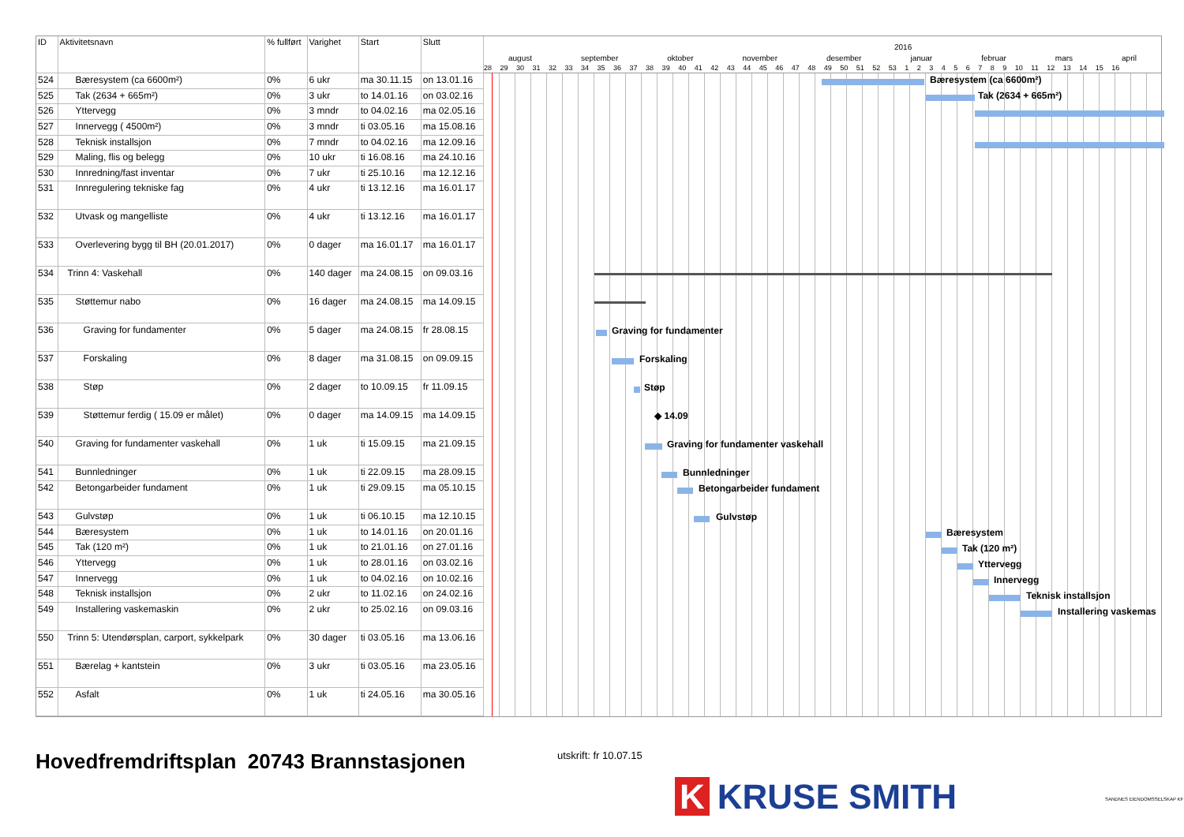| ID | Aktivitetsnavn | % fullført | Varighet | Start | Slutt |
| --- | --- | --- | --- | --- | --- |
| 524 | Bæresystem (ca 6600m²) | 0% | 6 ukr | ma 30.11.15 | on 13.01.16 |
| 525 | Tak (2634 + 665m²) | 0% | 3 ukr | to 14.01.16 | on 03.02.16 |
| 526 | Yttervegg | 0% | 3 mndr | to 04.02.16 | ma 02.05.16 |
| 527 | Innervegg ( 4500m²) | 0% | 3 mndr | ti 03.05.16 | ma 15.08.16 |
| 528 | Teknisk installsjon | 0% | 7 mndr | to 04.02.16 | ma 12.09.16 |
| 529 | Maling, flis og belegg | 0% | 10 ukr | ti 16.08.16 | ma 24.10.16 |
| 530 | Innredning/fast inventar | 0% | 7 ukr | ti 25.10.16 | ma 12.12.16 |
| 531 | Innregulering tekniske fag | 0% | 4 ukr | ti 13.12.16 | ma 16.01.17 |
| 532 | Utvask og mangelliste | 0% | 4 ukr | ti 13.12.16 | ma 16.01.17 |
| 533 | Overlevering bygg til BH (20.01.2017) | 0% | 0 dager | ma 16.01.17 | ma 16.01.17 |
| 534 | Trinn 4: Vaskehall | 0% | 140 dager | ma 24.08.15 | on 09.03.16 |
| 535 | Støttemur nabo | 0% | 16 dager | ma 24.08.15 | ma 14.09.15 |
| 536 | Graving for fundamenter | 0% | 5 dager | ma 24.08.15 | fr 28.08.15 |
| 537 | Forskaling | 0% | 8 dager | ma 31.08.15 | on 09.09.15 |
| 538 | Støp | 0% | 2 dager | to 10.09.15 | fr 11.09.15 |
| 539 | Støttemur ferdig ( 15.09 er målet) | 0% | 0 dager | ma 14.09.15 | ma 14.09.15 |
| 540 | Graving for fundamenter vaskehall | 0% | 1 uk | ti 15.09.15 | ma 21.09.15 |
| 541 | Bunnledninger | 0% | 1 uk | ti 22.09.15 | ma 28.09.15 |
| 542 | Betongarbeider fundament | 0% | 1 uk | ti 29.09.15 | ma 05.10.15 |
| 543 | Gulvstøp | 0% | 1 uk | ti 06.10.15 | ma 12.10.15 |
| 544 | Bæresystem | 0% | 1 uk | to 14.01.16 | on 20.01.16 |
| 545 | Tak (120 m²) | 0% | 1 uk | to 21.01.16 | on 27.01.16 |
| 546 | Yttervegg | 0% | 1 uk | to 28.01.16 | on 03.02.16 |
| 547 | Innervegg | 0% | 1 uk | to 04.02.16 | on 10.02.16 |
| 548 | Teknisk installsjon | 0% | 2 ukr | to 11.02.16 | on 24.02.16 |
| 549 | Installering vaskemaskin | 0% | 2 ukr | to 25.02.16 | on 09.03.16 |
| 550 | Trinn 5: Utendørsplan, carport, sykkelpark | 0% | 30 dager | ti 03.05.16 | ma 13.06.16 |
| 551 | Bærelag + kantstein | 0% | 3 ukr | ti 03.05.16 | ma 23.05.16 |
| 552 | Asfalt | 0% | 1 uk | ti 24.05.16 | ma 30.05.16 |
2016
august september oktober november desember januar februar mars april
28 29 30 31 32 33 34 35 36 37 38 39 40 41 42 43 44 45 46 47 48 49 50 51 52 53 1 2 3 4 5 6 7 8 9 10 11 12 13 14 15 16
Bæresystem (ca 6600m²)
Tak (2634 + 665m²)
Graving for fundamenter
Forskaling
Støp
◆ 14.09
Graving for fundamenter vaskehall
Bunnledninger
Betongarbeider fundament
Gulvstøp
Bæresystem
Tak (120 m²)
Yttervegg
Innervegg
Teknisk installsjon
Installering vaskemas
Hovedfremdriftsplan 20743 Brannstasjonen
utskrift: fr 10.07.15
K KRUSE SMITH SANDNES EIENDOMSSELSKAP KF